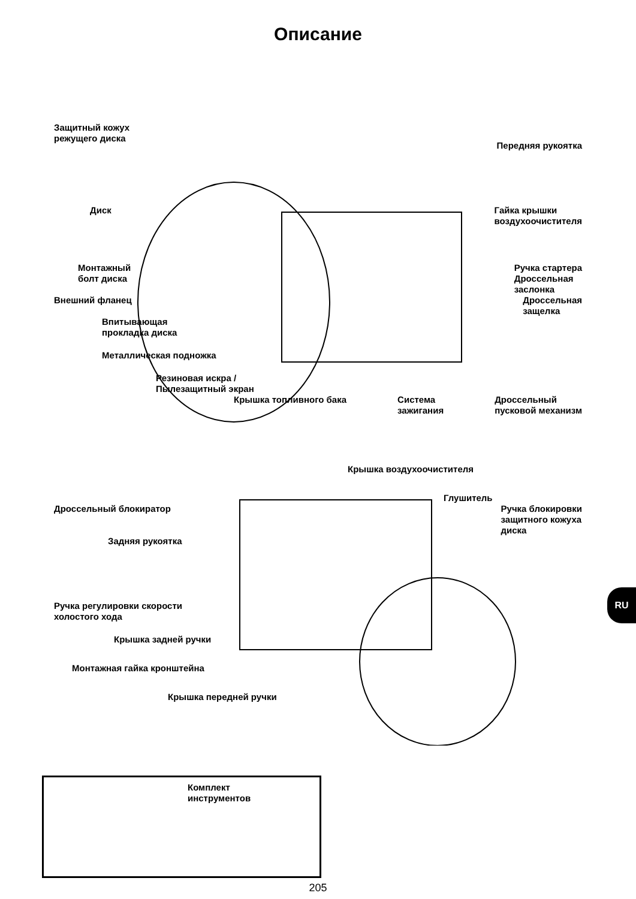Описание
Защитный кожух
режущего диска
Передняя рукоятка
Диск Гайка крышки
воздухоочистителя
Монтажный
болт диска
Ручка стартера
Дроссельная
заслонка
Внешний фланец Дроссельная
защелка
Впитывающая
прокладка диска
Металлическая подножка
Резиновая искра /
Пылезащитный экран
Крышка топливного бака Система
зажигания
Дроссельный
пусковой механизм
Крышка воздухоочистителя
Глушитель
Дроссельный блокиратор Ручка блокировки
защитного кожуха
диска
Задняя рукоятка
Ручка регулировки скорости
холостого хода
Крышка задней ручки
Монтажная гайка кронштейна
Крышка передней ручки
Комплект
инструментов
205
RU